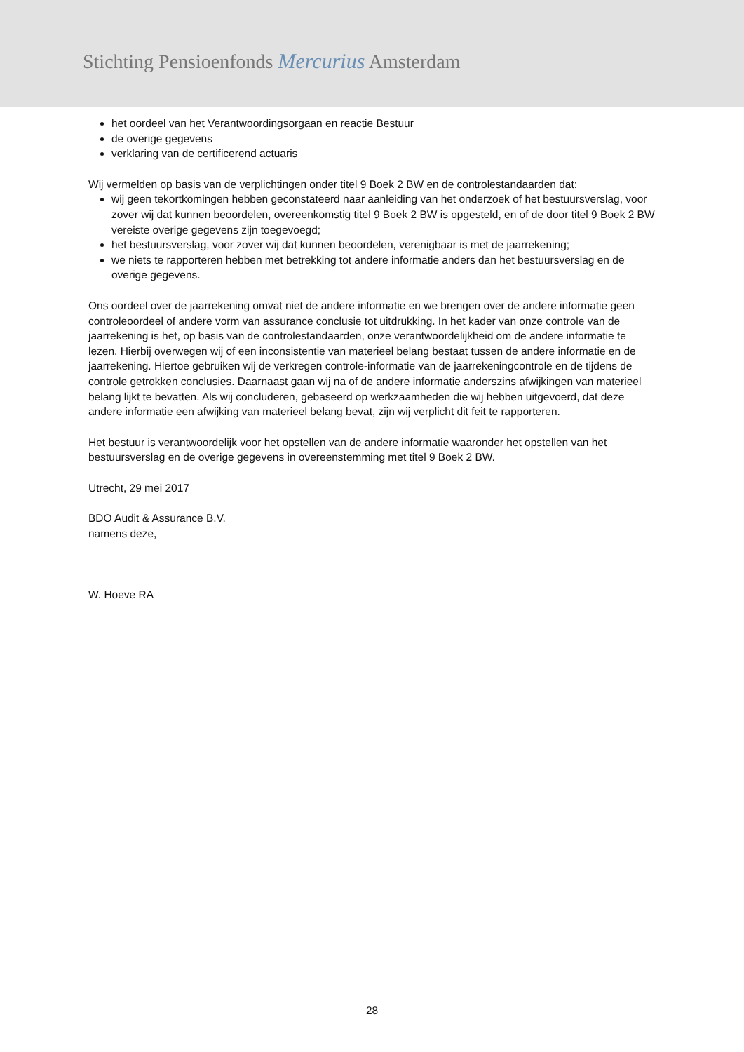Stichting Pensioenfonds Mercurius Amsterdam
het oordeel van het Verantwoordingsorgaan en reactie Bestuur
de overige gegevens
verklaring van de certificerend actuaris
Wij vermelden op basis van de verplichtingen onder titel 9 Boek 2 BW en de controlestandaarden dat:
wij geen tekortkomingen hebben geconstateerd naar aanleiding van het onderzoek of het bestuursverslag, voor zover wij dat kunnen beoordelen, overeenkomstig titel 9 Boek 2 BW is opgesteld, en of de door titel 9 Boek 2 BW vereiste overige gegevens zijn toegevoegd;
het bestuursverslag, voor zover wij dat kunnen beoordelen, verenigbaar is met de jaarrekening;
we niets te rapporteren hebben met betrekking tot andere informatie anders dan het bestuursverslag en de overige gegevens.
Ons oordeel over de jaarrekening omvat niet de andere informatie en we brengen over de andere informatie geen controleoordeel of andere vorm van assurance conclusie tot uitdrukking. In het kader van onze controle van de jaarrekening is het, op basis van de controlestandaarden, onze verantwoordelijkheid om de andere informatie te lezen. Hierbij overwegen wij of een inconsistentie van materieel belang bestaat tussen de andere informatie en de jaarrekening. Hiertoe gebruiken wij de verkregen controle-informatie van de jaarrekeningcontrole en de tijdens de controle getrokken conclusies. Daarnaast gaan wij na of de andere informatie anderszins afwijkingen van materieel belang lijkt te bevatten. Als wij concluderen, gebaseerd op werkzaamheden die wij hebben uitgevoerd, dat deze andere informatie een afwijking van materieel belang bevat, zijn wij verplicht dit feit te rapporteren.
Het bestuur is verantwoordelijk voor het opstellen van de andere informatie waaronder het opstellen van het bestuursverslag en de overige gegevens in overeenstemming met titel 9 Boek 2 BW.
Utrecht, 29 mei 2017
BDO Audit & Assurance B.V.
namens deze,
W. Hoeve RA
28